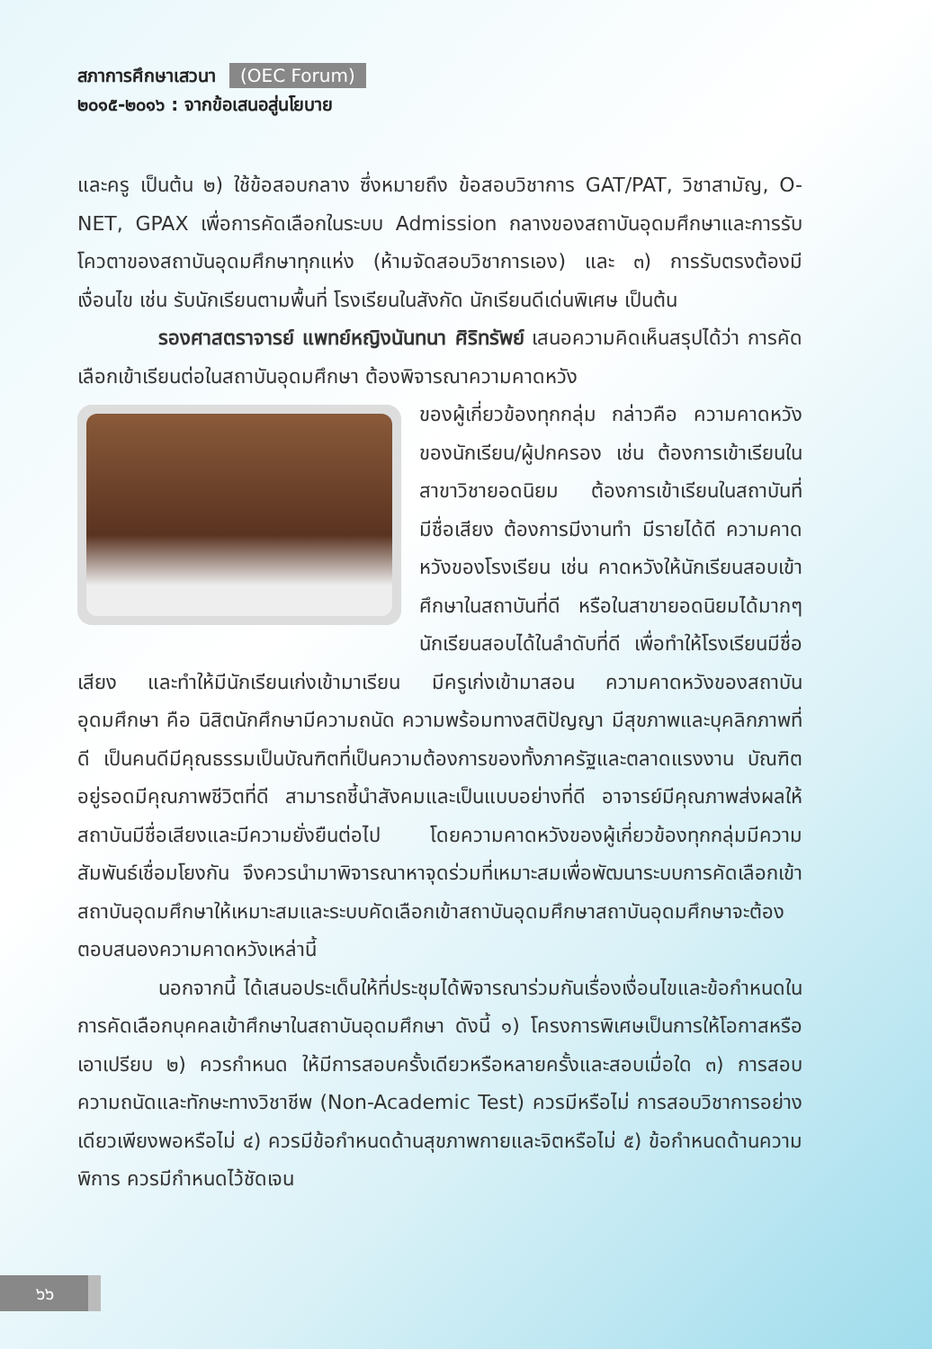สภาการศึกษาเสวนา (OEC Forum)
๒๐๑๕-๒๐๑๖ : จากข้อเสนอสู่นโยบาย
และครู เป็นต้น ๒) ใช้ข้อสอบกลาง ซึ่งหมายถึง ข้อสอบวิชาการ GAT/PAT, วิชาสามัญ, O-NET, GPAX เพื่อการคัดเลือกในระบบ Admission กลางของสถาบันอุดมศึกษาและการรับโควตาของสถาบันอุดมศึกษาทุกแห่ง (ห้ามจัดสอบวิชาการเอง) และ ๓) การรับตรงต้องมีเงื่อนไข เช่น รับนักเรียนตามพื้นที่ โรงเรียนในสังกัด นักเรียนดีเด่นพิเศษ เป็นต้น
รองศาสตราจารย์ แพทย์หญิงนันทนา ศิริทรัพย์ เสนอความคิดเห็นสรุปได้ว่า การคัดเลือกเข้าเรียนต่อในสถาบันอุดมศึกษา ต้องพิจารณาความคาดหวัง
ของผู้เกี่ยวข้องทุกกลุ่ม กล่าวคือ ความคาดหวังของนักเรียน/ผู้ปกครอง เช่น ต้องการเข้าเรียนในสาขาวิชายอดนิยม ต้องการเข้าเรียนในสถาบันที่มีชื่อเสียง ต้องการมีงานทำ มีรายได้ดี ความคาดหวังของโรงเรียน เช่น คาดหวังให้นักเรียนสอบเข้าศึกษาในสถาบันที่ดี หรือในสาขายอดนิยมได้มากๆ นักเรียนสอบได้ในลำดับที่ดี เพื่อทำให้โรงเรียนมีชื่อเสียง และทำให้มีนักเรียนเก่งเข้ามาเรียน มีครูเก่งเข้ามาสอน ความคาดหวังของสถาบันอุดมศึกษา คือ นิสิตนักศึกษามีความถนัด ความพร้อมทางสติปัญญา มีสุขภาพและบุคลิกภาพที่ดี เป็นคนดีมีคุณธรรมเป็นบัณฑิตที่เป็นความต้องการของทั้งภาครัฐและตลาดแรงงาน บัณฑิตอยู่รอดมีคุณภาพชีวิตที่ดี สามารถชี้นำสังคมและเป็นแบบอย่างที่ดี อาจารย์มีคุณภาพส่งผลให้สถาบันมีชื่อเสียงและมีความยั่งยืนต่อไป โดยความคาดหวังของผู้เกี่ยวข้องทุกกลุ่มมีความสัมพันธ์เชื่อมโยงกัน จึงควรนำมาพิจารณาหาจุดร่วมที่เหมาะสมเพื่อพัฒนาระบบการคัดเลือกเข้าสถาบันอุดมศึกษาให้เหมาะสมและระบบคัดเลือกเข้าสถาบันอุดมศึกษาสถาบันอุดมศึกษาจะต้องตอบสนองความคาดหวังเหล่านี้
นอกจากนี้ ได้เสนอประเด็นให้ที่ประชุมได้พิจารณาร่วมกันเรื่องเงื่อนไขและข้อกำหนดในการคัดเลือกบุคคลเข้าศึกษาในสถาบันอุดมศึกษา ดังนี้ ๑) โครงการพิเศษเป็นการให้โอกาสหรือเอาเปรียบ ๒) ควรกำหนด ให้มีการสอบครั้งเดียวหรือหลายครั้งและสอบเมื่อใด ๓) การสอบความถนัดและทักษะทางวิชาชีพ (Non-Academic Test) ควรมีหรือไม่ การสอบวิชาการอย่างเดียวเพียงพอหรือไม่ ๔) ควรมีข้อกำหนดด้านสุขภาพกายและจิตหรือไม่ ๕) ข้อกำหนดด้านความพิการ ควรมีกำหนดไว้ชัดเจน
๖๖